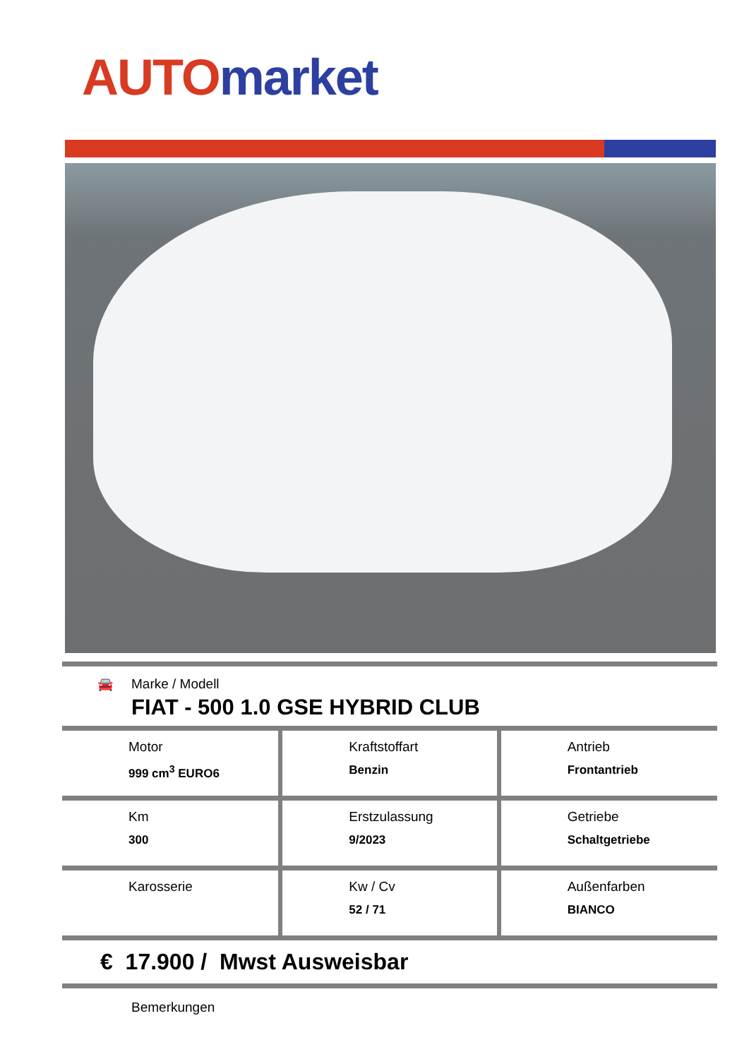AUTO market
🚘
Marke / Modell
FIAT - 500 1.0 GSE HYBRID CLUB
| Motor 999 cm<sup>3</sup> EURO6 | Kraftstoffart Benzin | Antrieb Frontantrieb |
| Km 300 | Erstzulassung 9/2023 | Getriebe Schaltgetriebe |
| Karosserie | Kw / Cv 52 / 71 | Außenfarben BIANCO |
€ 17.900 / Mwst Ausweisbar
Bemerkungen